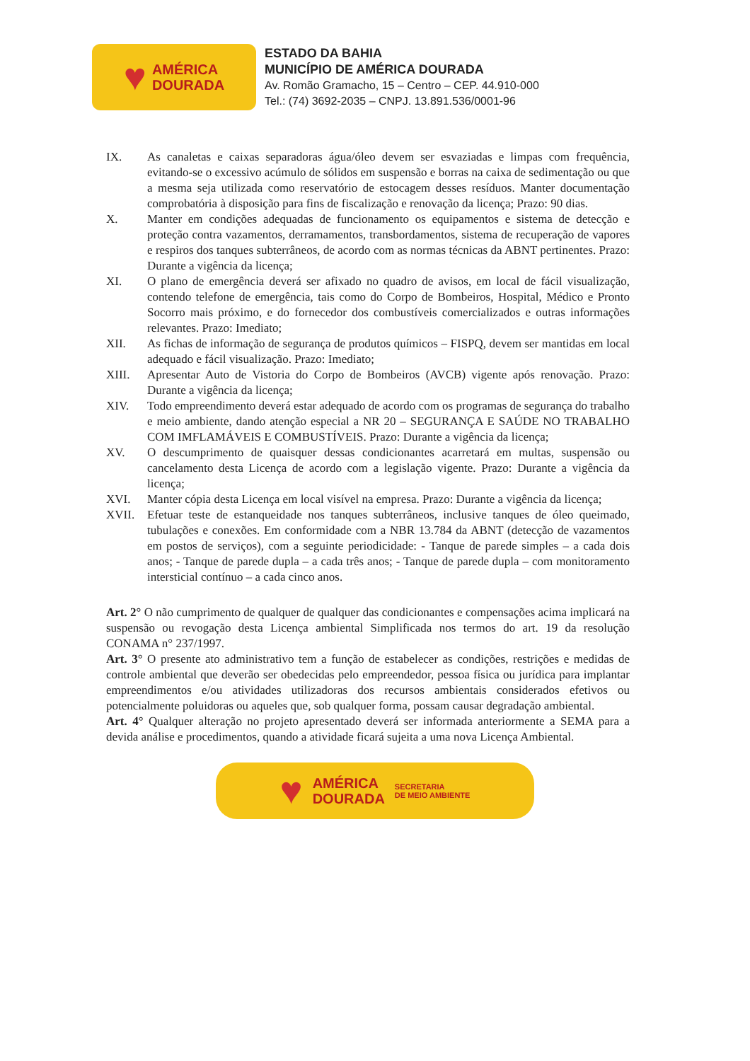♥
AMÉRICA
DOURADA
ESTADO DA BAHIA
MUNICÍPIO DE AMÉRICA DOURADA
Av. Romão Gramacho, 15 – Centro – CEP. 44.910-000
Tel.: (74) 3692-2035 – CNPJ. 13.891.536/0001-96
IX. As canaletas e caixas separadoras água/óleo devem ser esvaziadas e limpas com frequência, evitando-se o excessivo acúmulo de sólidos em suspensão e borras na caixa de sedimentação ou que a mesma seja utilizada como reservatório de estocagem desses resíduos. Manter documentação comprobatória à disposição para fins de fiscalização e renovação da licença; Prazo: 90 dias.
X. Manter em condições adequadas de funcionamento os equipamentos e sistema de detecção e proteção contra vazamentos, derramamentos, transbordamentos, sistema de recuperação de vapores e respiros dos tanques subterrâneos, de acordo com as normas técnicas da ABNT pertinentes. Prazo: Durante a vigência da licença;
XI. O plano de emergência deverá ser afixado no quadro de avisos, em local de fácil visualização, contendo telefone de emergência, tais como do Corpo de Bombeiros, Hospital, Médico e Pronto Socorro mais próximo, e do fornecedor dos combustíveis comercializados e outras informações relevantes. Prazo: Imediato;
XII. As fichas de informação de segurança de produtos químicos – FISPQ, devem ser mantidas em local adequado e fácil visualização. Prazo: Imediato;
XIII. Apresentar Auto de Vistoria do Corpo de Bombeiros (AVCB) vigente após renovação. Prazo: Durante a vigência da licença;
XIV. Todo empreendimento deverá estar adequado de acordo com os programas de segurança do trabalho e meio ambiente, dando atenção especial a NR 20 – SEGURANÇA E SAÚDE NO TRABALHO COM IMFLAMÁVEIS E COMBUSTÍVEIS. Prazo: Durante a vigência da licença;
XV. O descumprimento de quaisquer dessas condicionantes acarretará em multas, suspensão ou cancelamento desta Licença de acordo com a legislação vigente. Prazo: Durante a vigência da licença;
XVI. Manter cópia desta Licença em local visível na empresa. Prazo: Durante a vigência da licença;
XVII. Efetuar teste de estanqueidade nos tanques subterrâneos, inclusive tanques de óleo queimado, tubulações e conexões. Em conformidade com a NBR 13.784 da ABNT (detecção de vazamentos em postos de serviços), com a seguinte periodicidade: - Tanque de parede simples – a cada dois anos; - Tanque de parede dupla – a cada três anos; - Tanque de parede dupla – com monitoramento intersticial contínuo – a cada cinco anos.
Art. 2° O não cumprimento de qualquer de qualquer das condicionantes e compensações acima implicará na suspensão ou revogação desta Licença ambiental Simplificada nos termos do art. 19 da resolução CONAMA n° 237/1997.
Art. 3° O presente ato administrativo tem a função de estabelecer as condições, restrições e medidas de controle ambiental que deverão ser obedecidas pelo empreendedor, pessoa física ou jurídica para implantar empreendimentos e/ou atividades utilizadoras dos recursos ambientais considerados efetivos ou potencialmente poluidoras ou aqueles que, sob qualquer forma, possam causar degradação ambiental.
Art. 4° Qualquer alteração no projeto apresentado deverá ser informada anteriormente a SEMA para a devida análise e procedimentos, quando a atividade ficará sujeita a uma nova Licença Ambiental.
♥
AMÉRICA
DOURADA
SECRETARIA
DE MEIO AMBIENTE